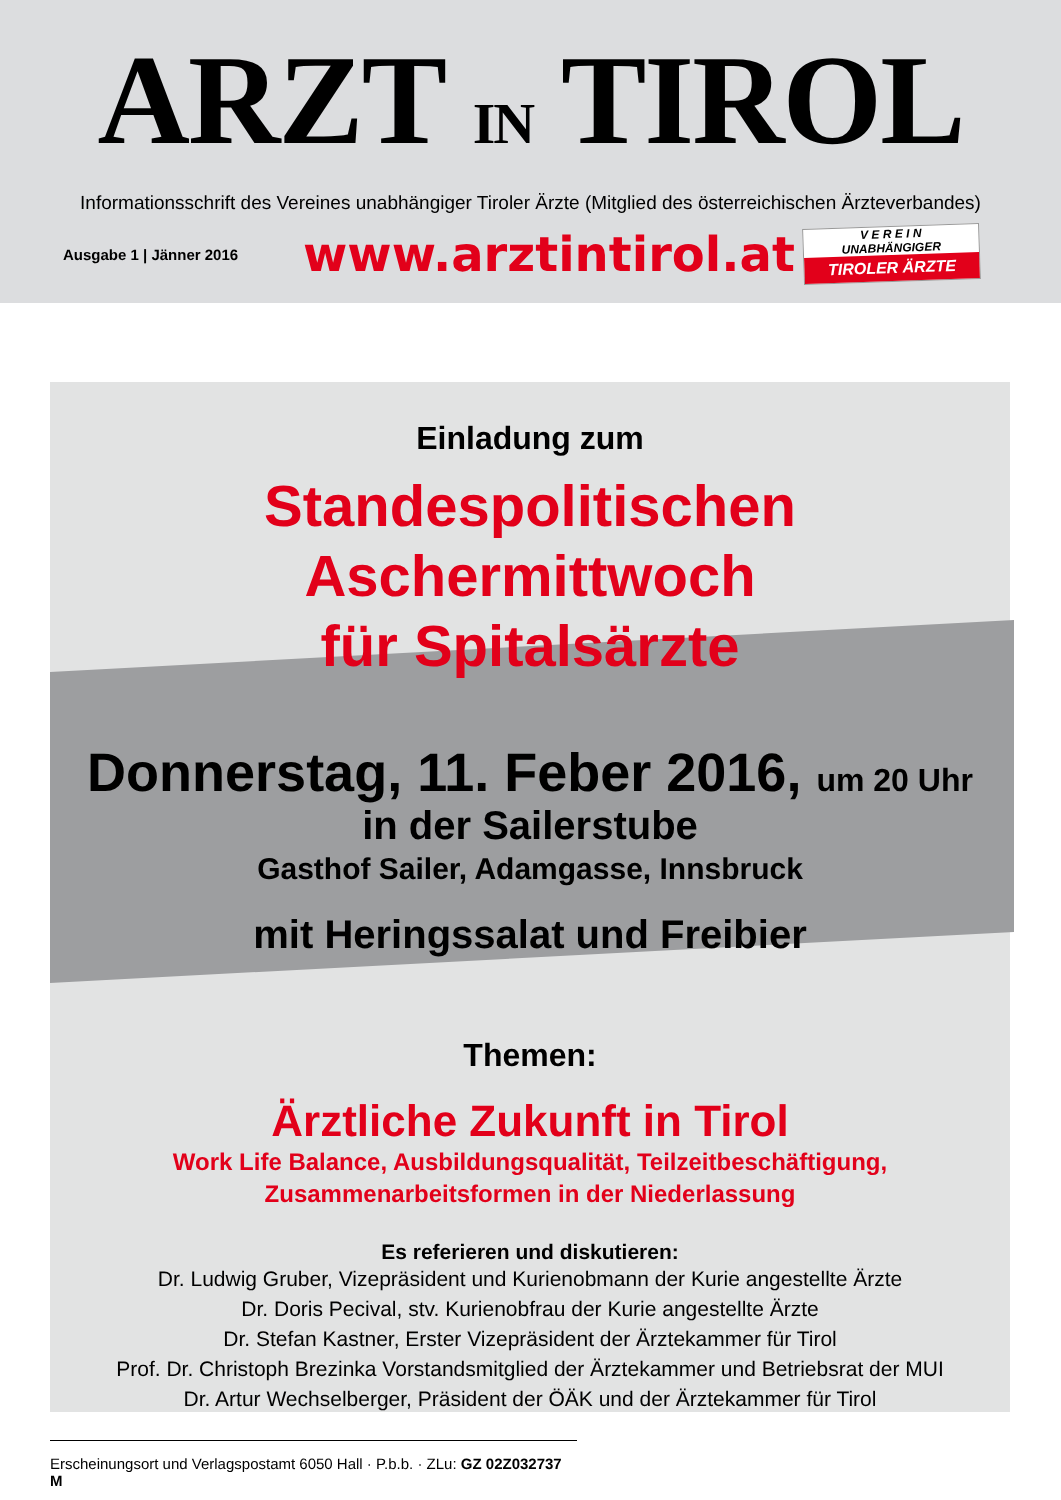ARZT IN TIROL
Informationsschrift des Vereines unabhängiger Tiroler Ärzte (Mitglied des österreichischen Ärzteverbandes)
Ausgabe 1 | Jänner 2016
www.arztintirol.at
V E R E I N
UNABHÄNGIGER
TIROLER ÄRZTE
Einladung zum
Standespolitischen Aschermittwoch
für Spitalsärzte
Donnerstag, 11. Feber 2016, um 20 Uhr
in der Sailerstube
Gasthof Sailer, Adamgasse, Innsbruck
mit Heringssalat und Freibier
Themen:
Ärztliche Zukunft in Tirol
Work Life Balance, Ausbildungsqualität, Teilzeitbeschäftigung,
Zusammenarbeitsformen in der Niederlassung
Es referieren und diskutieren:
Dr. Ludwig Gruber, Vizepräsident und Kurienobmann der Kurie angestellte Ärzte
Dr. Doris Pecival, stv. Kurienobfrau der Kurie angestellte Ärzte
Dr. Stefan Kastner, Erster Vizepräsident der Ärztekammer für Tirol
Prof. Dr. Christoph Brezinka Vorstandsmitglied der Ärztekammer und Betriebsrat der MUI
Dr. Artur Wechselberger, Präsident der ÖÄK und der Ärztekammer für Tirol
Erscheinungsort und Verlagspostamt 6050 Hall · P.b.b. · ZLu: GZ 02Z032737 M